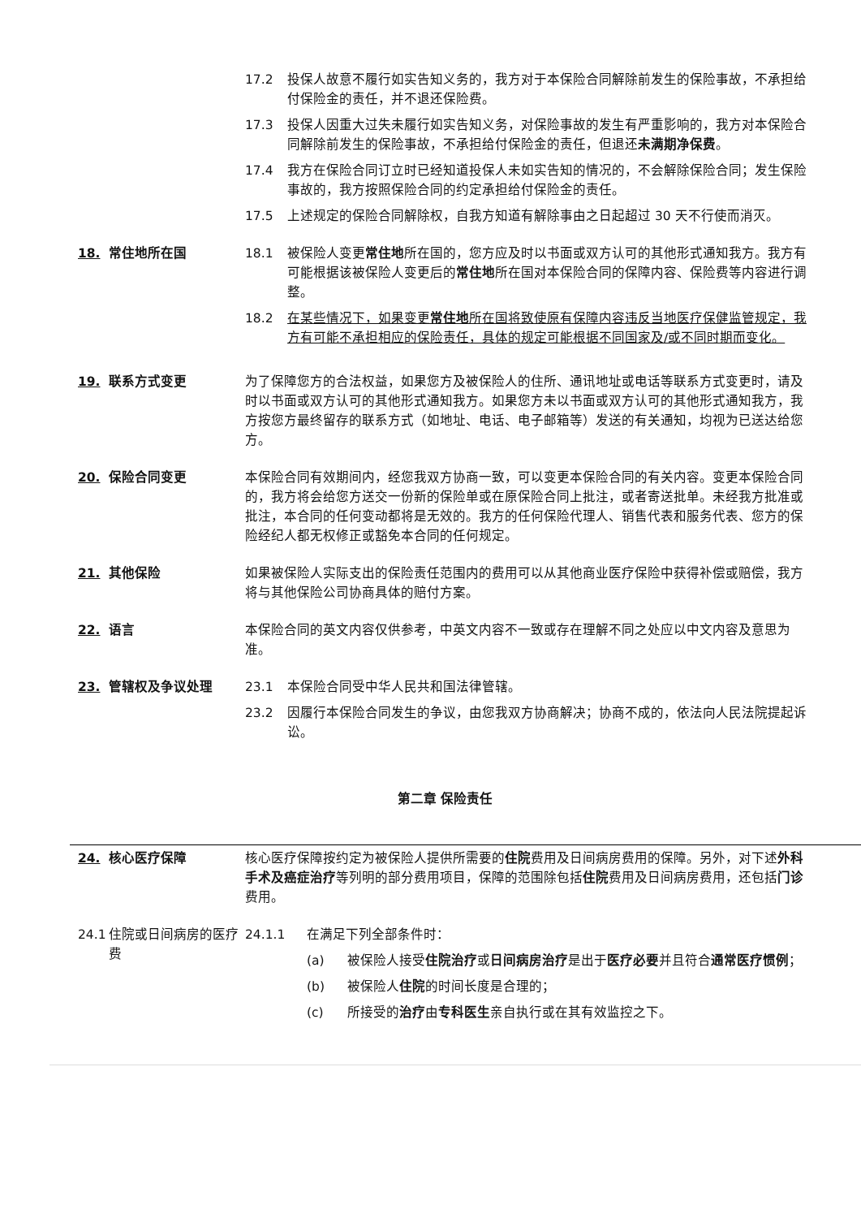17.2 投保人故意不履行如实告知义务的，我方对于本保险合同解除前发生的保险事故，不承担给付保险金的责任，并不退还保险费。
17.3 投保人因重大过失未履行如实告知义务，对保险事故的发生有严重影响的，我方对本保险合同解除前发生的保险事故，不承担给付保险金的责任，但退还未满期净保费。
17.4 我方在保险合同订立时已经知道投保人未如实告知的情况的，不会解除保险合同；发生保险事故的，我方按照保险合同的约定承担给付保险金的责任。
17.5 上述规定的保险合同解除权，自我方知道有解除事由之日起超过 30 天不行使而消灭。
18. 常住地所在国 18.1 被保险人变更常住地所在国的，您方应及时以书面或双方认可的其他形式通知我方。我方有可能根据该被保险人变更后的常住地所在国对本保险合同的保障内容、保险费等内容进行调整。
18.2 在某些情况下，如果变更常住地所在国将致使原有保障内容违反当地医疗保健监管规定，我方有可能不承担相应的保险责任，具体的规定可能根据不同国家及/或不同时期而变化。
19. 联系方式变更 为了保障您方的合法权益，如果您方及被保险人的住所、通讯地址或电话等联系方式变更时，请及时以书面或双方认可的其他形式通知我方。如果您方未以书面或双方认可的其他形式通知我方，我方按您方最终留存的联系方式（如地址、电话、电子邮箱等）发送的有关通知，均视为已送达给您方。
20. 保险合同变更 本保险合同有效期间内，经您我双方协商一致，可以变更本保险合同的有关内容。变更本保险合同的，我方将会给您方送交一份新的保险单或在原保险合同上批注，或者寄送批单。未经我方批准或批注，本合同的任何变动都将是无效的。我方的任何保险代理人、销售代表和服务代表、您方的保险经纪人都无权修正或豁免本合同的任何规定。
21. 其他保险 如果被保险人实际支出的保险责任范围内的费用可以从其他商业医疗保险中获得补偿或赔偿，我方将与其他保险公司协商具体的赔付方案。
22. 语言 本保险合同的英文内容仅供参考，中英文内容不一致或存在理解不同之处应以中文内容及意思为准。
23. 管辖权及争议处理 23.1 本保险合同受中华人民共和国法律管辖。
23.2 因履行本保险合同发生的争议，由您我双方协商解决；协商不成的，依法向人民法院提起诉讼。
第二章 保险责任
24. 核心医疗保障 核心医疗保障按约定为被保险人提供所需要的住院费用及日间病房费用的保障。另外，对下述外科手术及癌症治疗等列明的部分费用项目，保障的范围除包括住院费用及日间病房费用，还包括门诊费用。
24.1 住院或日间病房的医疗费
24.1.1 在满足下列全部条件时：
(a) 被保险人接受住院治疗或日间病房治疗是出于医疗必要并且符合通常医疗惯例；
(b) 被保险人住院的时间长度是合理的；
(c) 所接受的治疗由专科医生亲自执行或在其有效监控之下。